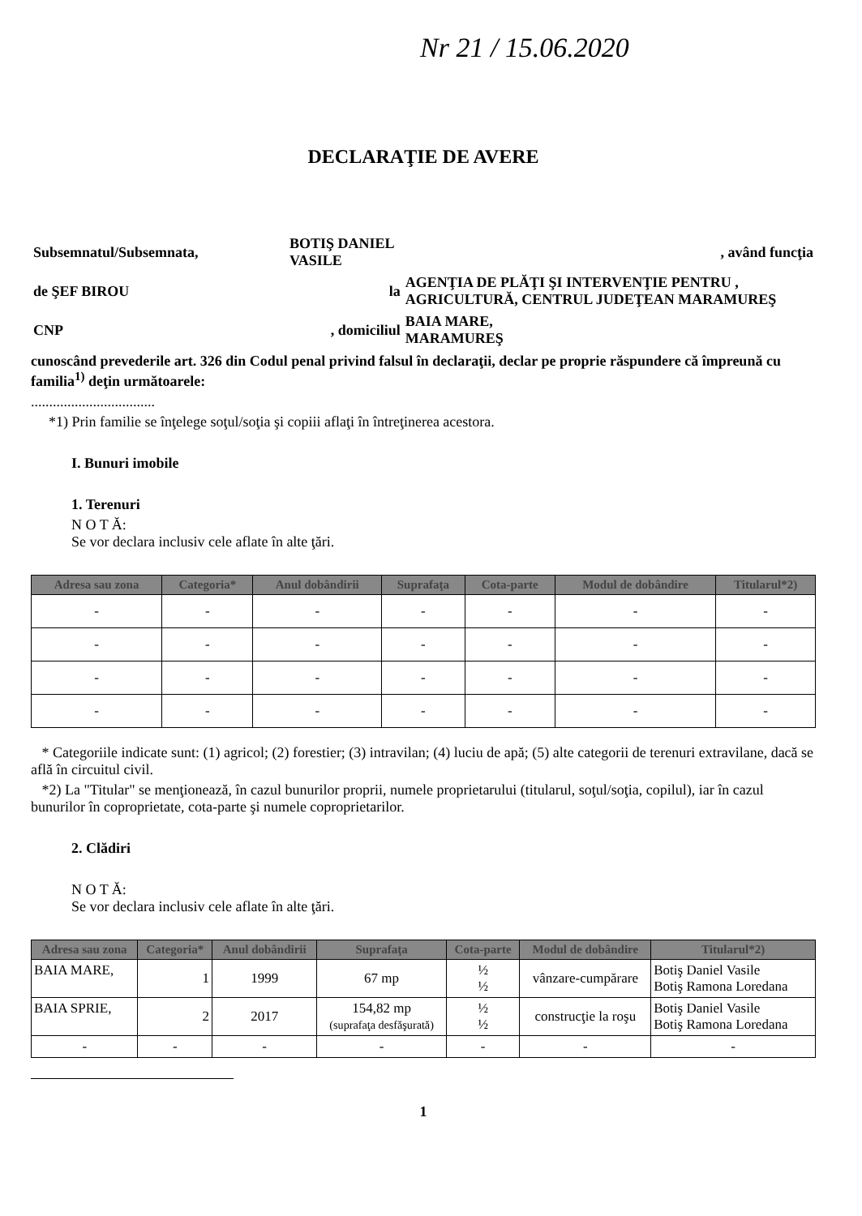Nr 21 / 15.06.2020
DECLARAŢIE DE AVERE
| Subsemnatul/Subsemnata, | BOTIŞ DANIEL VASILE | | , având funcţia |
| de ŞEF BIROU | la | AGENŢIA DE PLĂŢI ŞI INTERVENŢIE PENTRU , AGRICULTURĂ, CENTRUL JUDEŢEAN MARAMUREŞ | |
| CNP | , domiciliul | BAIA MARE, MARAMUREŞ | |
cunoscând prevederile art. 326 din Codul penal privind falsul în declaraţii, declar pe proprie răspundere că împreună cu familia<sup>1)</sup> deţin următoarele:
..................................
*1) Prin familie se înţelege soţul/soţia şi copiii aflaţi în întreţinerea acestora.
I. Bunuri imobile
1. Terenuri
N O T Ă:
Se vor declara inclusiv cele aflate în alte ţări.
| Adresa sau zona | Categoria* | Anul dobândirii | Suprafaţa | Cota-parte | Modul de dobândire | Titularul*2) |
| --- | --- | --- | --- | --- | --- | --- |
| - | - | - | - | - | - | - |
| - | - | - | - | - | - | - |
| - | - | - | - | - | - | - |
| - | - | - | - | - | - | - |
* Categoriile indicate sunt: (1) agricol; (2) forestier; (3) intravilan; (4) luciu de apă; (5) alte categorii de terenuri extravilane, dacă se află în circuitul civil.
*2) La "Titular" se menţionează, în cazul bunurilor proprii, numele proprietarului (titularul, soţul/soţia, copilul), iar în cazul bunurilor în coproprietate, cota-parte şi numele coproprietarilor.
2. Clădiri
N O T Ă:
Se vor declara inclusiv cele aflate în alte ţări.
| Adresa sau zona | Categoria* | Anul dobândirii | Suprafaţa | Cota-parte | Modul de dobândire | Titularul*2) |
| --- | --- | --- | --- | --- | --- | --- |
| BAIA MARE, | 1 | 1999 | 67 mp | ½ ½ | vânzare-cumpărare | Botiş Daniel Vasile Botiş Ramona Loredana |
| BAIA SPRIE, | 2 | 2017 | 154,82 mp (suprafaţa desfăşurată) | ½ ½ | construcţie la roşu | Botiş Daniel Vasile Botiş Ramona Loredana |
| - | - | - | - | - | - | - |
1